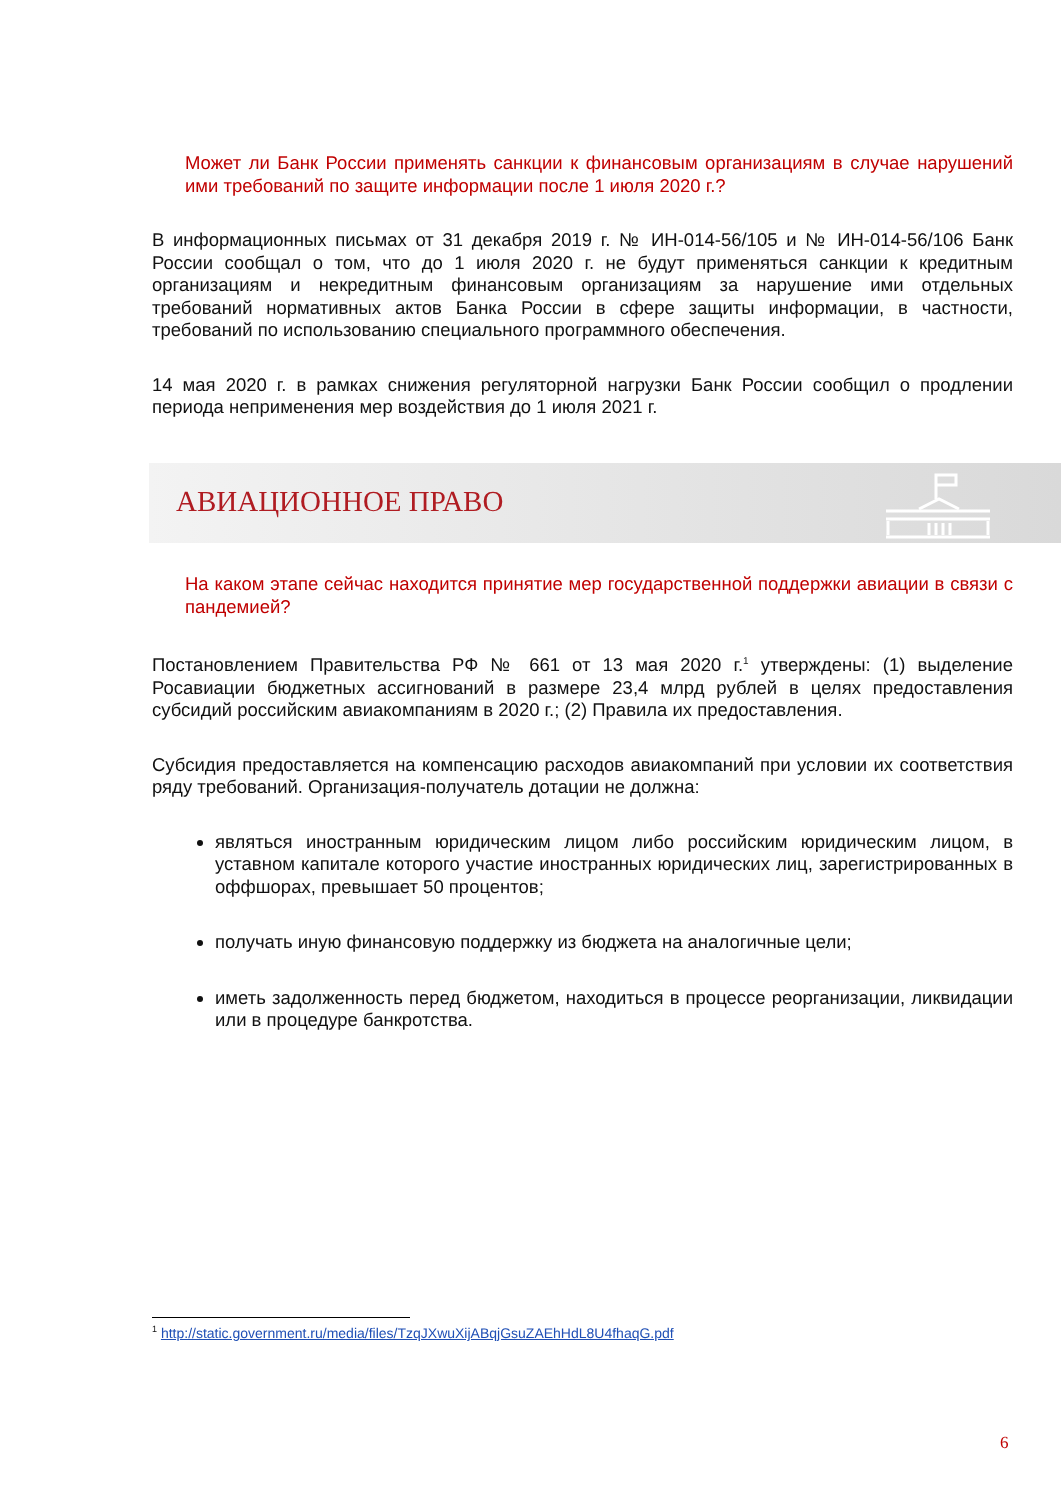Может ли Банк России применять санкции к финансовым организациям в случае нарушений ими требований по защите информации после 1 июля 2020 г.?
В информационных письмах от 31 декабря 2019 г. № ИН-014-56/105 и № ИН-014-56/106 Банк России сообщал о том, что до 1 июля 2020 г. не будут применяться санкции к кредитным организациям и некредитным финансовым организациям за нарушение ими отдельных требований нормативных актов Банка России в сфере защиты информации, в частности, требований по использованию специального программного обеспечения.
14 мая 2020 г. в рамках снижения регуляторной нагрузки Банк России сообщил о продлении периода неприменения мер воздействия до 1 июля 2021 г.
АВИАЦИОННОЕ ПРАВО
На каком этапе сейчас находится принятие мер государственной поддержки авиации в связи с пандемией?
Постановлением Правительства РФ № 661 от 13 мая 2020 г.<sup>1</sup> утверждены: (1) выделение Росавиации бюджетных ассигнований в размере 23,4 млрд рублей в целях предоставления субсидий российским авиакомпаниям в 2020 г.; (2) Правила их предоставления.
Субсидия предоставляется на компенсацию расходов авиакомпаний при условии их соответствия ряду требований. Организация-получатель дотации не должна:
являться иностранным юридическим лицом либо российским юридическим лицом, в уставном капитале которого участие иностранных юридических лиц, зарегистрированных в оффшорах, превышает 50 процентов;
получать иную финансовую поддержку из бюджета на аналогичные цели;
иметь задолженность перед бюджетом, находиться в процессе реорганизации, ликвидации или в процедуре банкротства.
<sup>1</sup> http://static.government.ru/media/files/TzqJXwuXijABqjGsuZAEhHdL8U4fhaqG.pdf
6